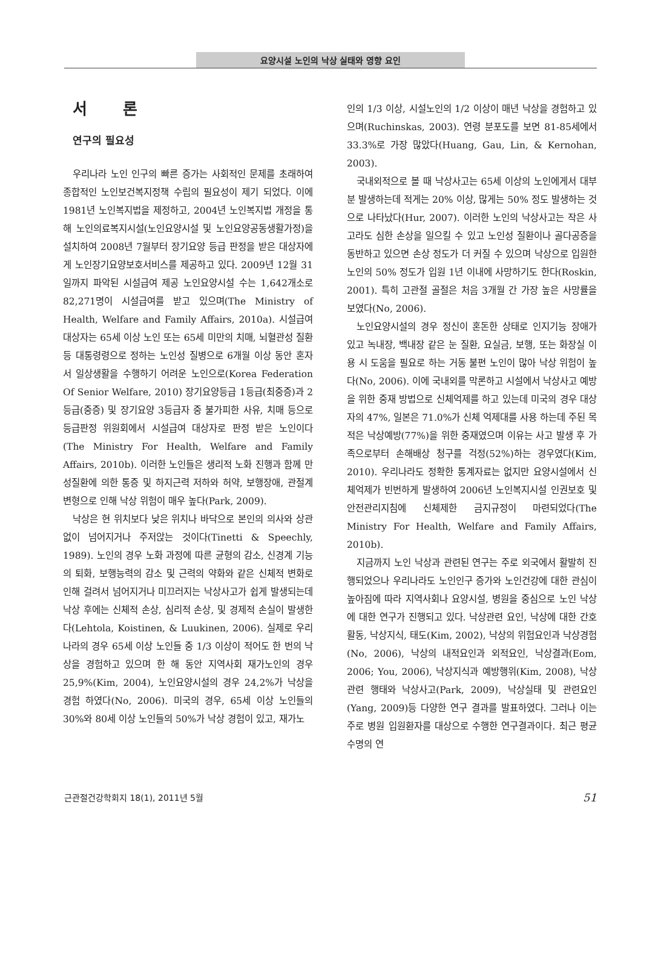요양시설 노인의 낙상 실태와 영향 요인
서 론
연구의 필요성
우리나라 노인 인구의 빠른 증가는 사회적인 문제를 초래하여 종합적인 노인보건복지정책 수립의 필요성이 제기 되었다. 이에 1981년 노인복지법을 제정하고, 2004년 노인복지법 개정을 통해 노인의료복지시설(노인요양시설 및 노인요양공동생활가정)을 설치하여 2008년 7월부터 장기요양 등급 판정을 받은 대상자에게 노인장기요양보호서비스를 제공하고 있다. 2009년 12월 31일까지 파악된 시설급여 제공 노인요양시설 수는 1,642개소로 82,271명이 시설급여를 받고 있으며(The Ministry of Health, Welfare and Family Affairs, 2010a). 시설급여 대상자는 65세 이상 노인 또는 65세 미만의 치매, 뇌혈관성 질환 등 대통령령으로 정하는 노인성 질병으로 6개월 이상 동안 혼자서 일상생활을 수행하기 어려운 노인으로(Korea Federation Of Senior Welfare, 2010) 장기요양등급 1등급(최중증)과 2등급(중증) 및 장기요양 3등급자 중 불가피한 사유, 치매 등으로 등급판정 위원회에서 시설급여 대상자로 판정 받은 노인이다(The Ministry For Health, Welfare and Family Affairs, 2010b). 이러한 노인들은 생리적 노화 진행과 함께 만성질환에 의한 통증 및 하지근력 저하와 허약, 보행장애, 관절계 변형으로 인해 낙상 위험이 매우 높다(Park, 2009).
낙상은 현 위치보다 낮은 위치나 바닥으로 본인의 의사와 상관없이 넘어지거나 주저앉는 것이다(Tinetti & Speechly, 1989). 노인의 경우 노화 과정에 따른 균형의 감소, 신경계 기능의 퇴화, 보행능력의 감소 및 근력의 약화와 같은 신체적 변화로 인해 걸려서 넘어지거나 미끄러지는 낙상사고가 쉽게 발생되는데 낙상 후에는 신체적 손상, 심리적 손상, 및 경제적 손실이 발생한다(Lehtola, Koistinen, & Luukinen, 2006). 실제로 우리나라의 경우 65세 이상 노인들 중 1/3 이상이 적어도 한 번의 낙상을 경험하고 있으며 한 해 동안 지역사회 재가노인의 경우 25,9%(Kim, 2004), 노인요양시설의 경우 24,2%가 낙상을 경험 하였다(No, 2006). 미국의 경우, 65세 이상 노인들의 30%와 80세 이상 노인들의 50%가 낙상 경험이 있고, 재가노
인의 1/3 이상, 시설노인의 1/2 이상이 매년 낙상을 경험하고 있으며(Ruchinskas, 2003). 연령 분포도를 보면 81-85세에서 33.3%로 가장 많았다(Huang, Gau, Lin, & Kernohan, 2003).
국내외적으로 볼 때 낙상사고는 65세 이상의 노인에게서 대부분 발생하는데 적게는 20% 이상, 많게는 50% 정도 발생하는 것으로 나타났다(Hur, 2007). 이러한 노인의 낙상사고는 작은 사고라도 심한 손상을 일으킬 수 있고 노인성 질환이나 골다공증을 동반하고 있으면 손상 정도가 더 커질 수 있으며 낙상으로 입원한 노인의 50% 정도가 입원 1년 이내에 사망하기도 한다(Roskin, 2001). 특히 고관절 골절은 처음 3개월 간 가장 높은 사망률을 보였다(No, 2006).
노인요양시설의 경우 정신이 혼돈한 상태로 인지기능 장애가 있고 녹내장, 백내장 같은 눈 질환, 요실금, 보행, 또는 화장실 이용 시 도움을 필요로 하는 거동 불편 노인이 많아 낙상 위험이 높다(No, 2006). 이에 국내외를 막론하고 시설에서 낙상사고 예방을 위한 중재 방법으로 신체억제를 하고 있는데 미국의 경우 대상자의 47%, 일본은 71.0%가 신체 억제대를 사용 하는데 주된 목적은 낙상예방(77%)을 위한 중재였으며 이유는 사고 발생 후 가족으로부터 손해배상 청구를 걱정(52%)하는 경우였다(Kim, 2010). 우리나라도 정확한 통계자료는 없지만 요양시설에서 신체억제가 빈번하게 발생하여 2006년 노인복지시설 인권보호 및 안전관리지침에 신체제한 금지규정이 마련되었다(The Ministry For Health, Welfare and Family Affairs, 2010b).
지금까지 노인 낙상과 관련된 연구는 주로 외국에서 활발히 진행되었으나 우리나라도 노인인구 증가와 노인건강에 대한 관심이 높아짐에 따라 지역사회나 요양시설, 병원을 중심으로 노인 낙상에 대한 연구가 진행되고 있다. 낙상관련 요인, 낙상에 대한 간호활동, 낙상지식, 태도(Kim, 2002), 낙상의 위험요인과 낙상경험(No, 2006), 낙상의 내적요인과 외적요인, 낙상결과(Eom, 2006; You, 2006), 낙상지식과 예방행위(Kim, 2008), 낙상관련 행태와 낙상사고(Park, 2009), 낙상실태 및 관련요인(Yang, 2009)등 다양한 연구 결과를 발표하였다. 그러나 이는 주로 병원 입원환자를 대상으로 수행한 연구결과이다. 최근 평균수명의 연
근관절건강학회지 18(1), 2011년 5월 51